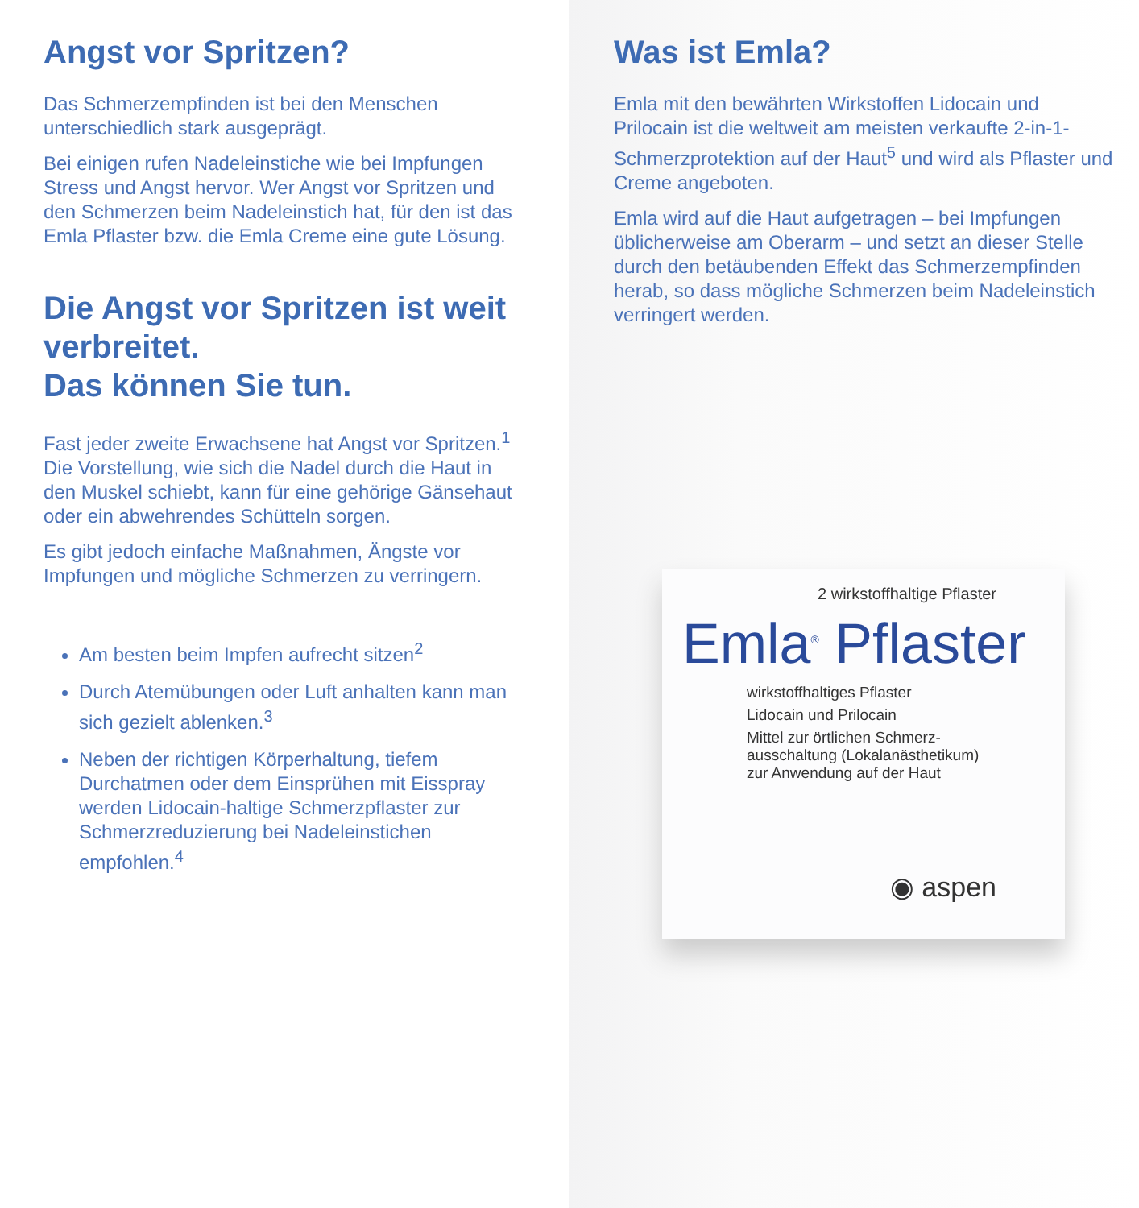Angst vor Spritzen?
Das Schmerzempfinden ist bei den Menschen unterschiedlich stark ausgeprägt.
Bei einigen rufen Nadeleinstiche wie bei Impfungen Stress und Angst hervor. Wer Angst vor Spritzen und den Schmerzen beim Nadeleinstich hat, für den ist das Emla Pflaster bzw. die Emla Creme eine gute Lösung.
Die Angst vor Spritzen ist weit verbreitet.
Das können Sie tun.
Fast jeder zweite Erwachsene hat Angst vor Spritzen.<sup>1</sup> Die Vorstellung, wie sich die Nadel durch die Haut in den Muskel schiebt, kann für eine gehörige Gänsehaut oder ein abwehrendes Schütteln sorgen.
Es gibt jedoch einfache Maßnahmen, Ängste vor Impfungen und mögliche Schmerzen zu verringern.
Am besten beim Impfen aufrecht sitzen<sup>2</sup>
Durch Atemübungen oder Luft anhalten kann man sich gezielt ablenken.<sup>3</sup>
Neben der richtigen Körperhaltung, tiefem Durchatmen oder dem Einsprühen mit Eisspray werden Lidocain-haltige Schmerzpflaster zur Schmerzreduzierung bei Nadeleinstichen empfohlen.<sup>4</sup>
Was ist Emla?
Emla mit den bewährten Wirkstoffen Lidocain und Prilocain ist die weltweit am meisten verkaufte 2-in-1-Schmerzprotektion auf der Haut<sup>5</sup> und wird als Pflaster und Creme angeboten.
Emla wird auf die Haut aufgetragen – bei Impfungen üblicherweise am Oberarm – und setzt an dieser Stelle durch den betäubenden Effekt das Schmerzempfinden herab, so dass mögliche Schmerzen beim Nadel­einstich verringert werden.
2 wirkstoffhaltige Pflaster
Emla<sup>®</sup> Pflaster
wirkstoffhaltiges Pflaster
Lidocain und Prilocain
Mittel zur örtlichen Schmerz-
ausschaltung (Lokalanästhetikum)
zur Anwendung auf der Haut
◉ aspen